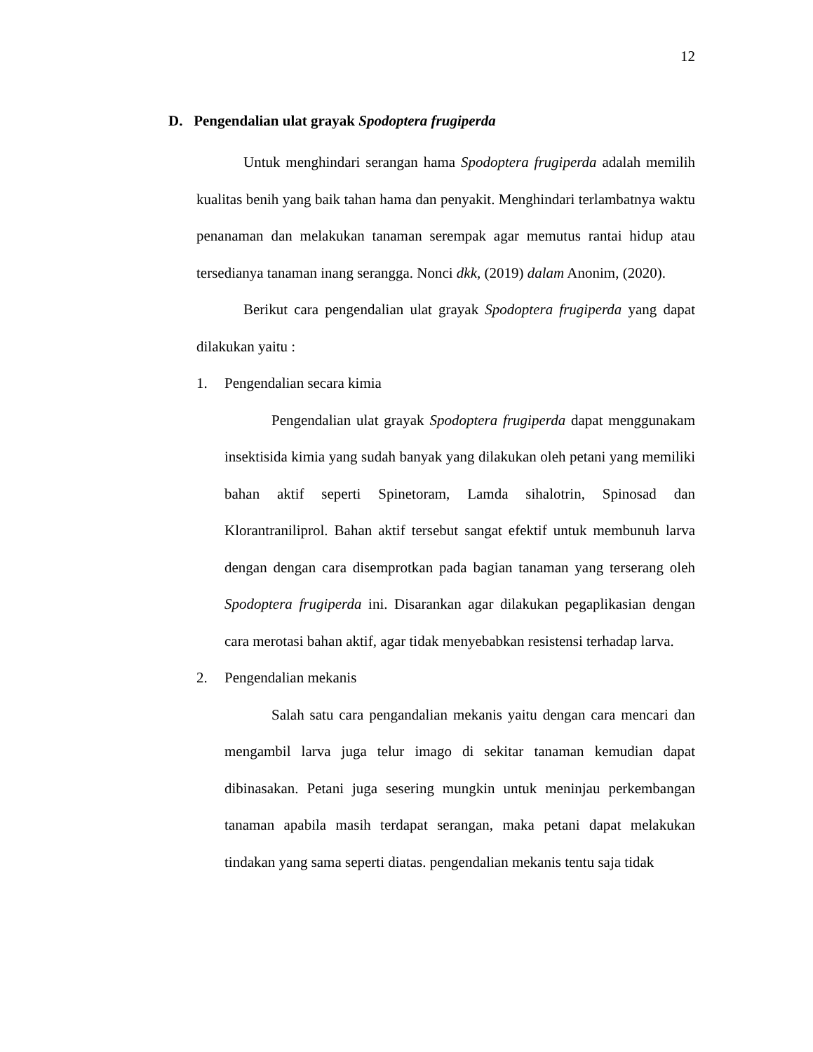12
D. Pengendalian ulat grayak Spodoptera frugiperda
Untuk menghindari serangan hama Spodoptera frugiperda adalah memilih kualitas benih yang baik tahan hama dan penyakit. Menghindari terlambatnya waktu penanaman dan melakukan tanaman serempak agar memutus rantai hidup atau tersedianya tanaman inang serangga. Nonci dkk, (2019) dalam Anonim, (2020).
Berikut cara pengendalian ulat grayak Spodoptera frugiperda yang dapat dilakukan yaitu :
1. Pengendalian secara kimia
Pengendalian ulat grayak Spodoptera frugiperda dapat menggunakam insektisida kimia yang sudah banyak yang dilakukan oleh petani yang memiliki bahan aktif seperti Spinetoram, Lamda sihalotrin, Spinosad dan Klorantraniliprol. Bahan aktif tersebut sangat efektif untuk membunuh larva dengan dengan cara disemprotkan pada bagian tanaman yang terserang oleh Spodoptera frugiperda ini. Disarankan agar dilakukan pegaplikasian dengan cara merotasi bahan aktif, agar tidak menyebabkan resistensi terhadap larva.
2. Pengendalian mekanis
Salah satu cara pengandalian mekanis yaitu dengan cara mencari dan mengambil larva juga telur imago di sekitar tanaman kemudian dapat dibinasakan. Petani juga sesering mungkin untuk meninjau perkembangan tanaman apabila masih terdapat serangan, maka petani dapat melakukan tindakan yang sama seperti diatas. pengendalian mekanis tentu saja tidak